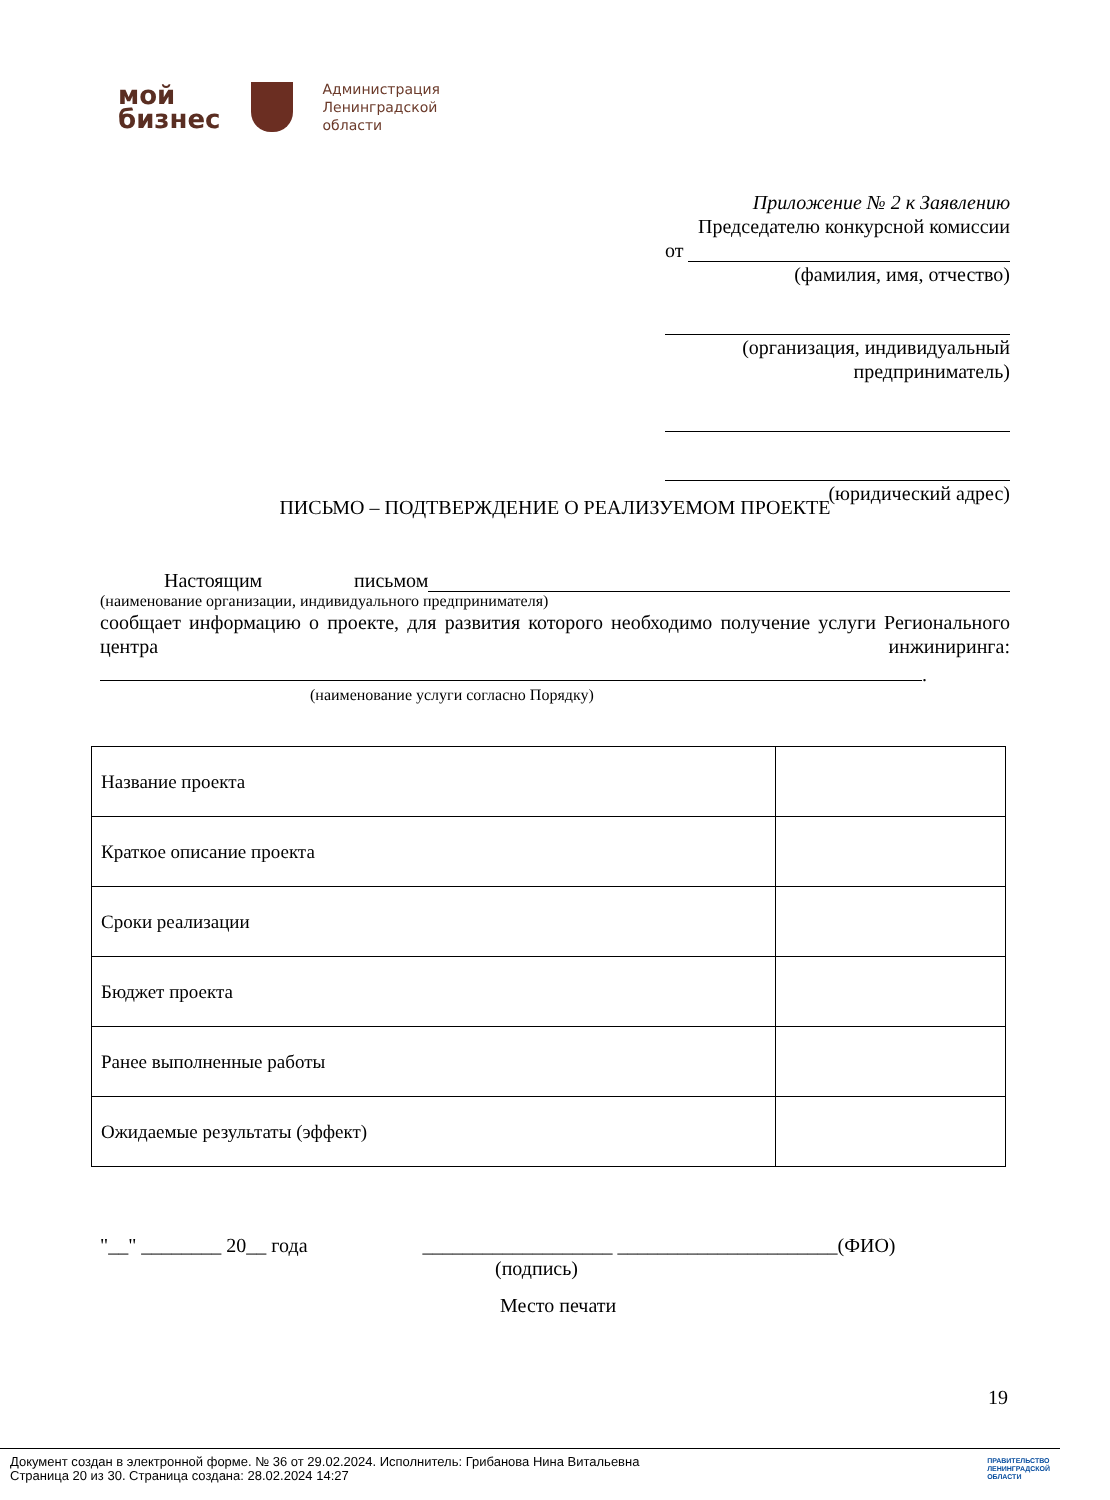мой
бизнес
Администрация
Ленинградской
области
Приложение № 2 к Заявлению
Председателю конкурсной комиссии
от
(фамилия, имя, отчество)
(организация, индивидуальный предприниматель)
(юридический адрес)
ПИСЬМО – ПОДТВЕРЖДЕНИЕ О РЕАЛИЗУЕМОМ ПРОЕКТЕ
Настоящим письмом
(наименование организации, индивидуального предпринимателя)
сообщает информацию о проекте, для развития которого необходимо получение услуги Регионального центра инжиниринга:
.
(наименование услуги согласно Порядку)
| Название проекта | |
| Краткое описание проекта | |
| Сроки реализации | |
| Бюджет проекта | |
| Ранее выполненные работы | |
| Ожидаемые результаты (эффект) | |
"__" ________ 20__ года ___________________ ______________________(ФИО)
(подпись)
Место печати
19
Документ создан в электронной форме. № 36 от 29.02.2024. Исполнитель: Грибанова Нина Витальевна
Страница 20 из 30. Страница создана: 28.02.2024 14:27 ПРАВИТЕЛЬСТВО
ЛЕНИНГРАДСКОЙ
ОБЛАСТИ